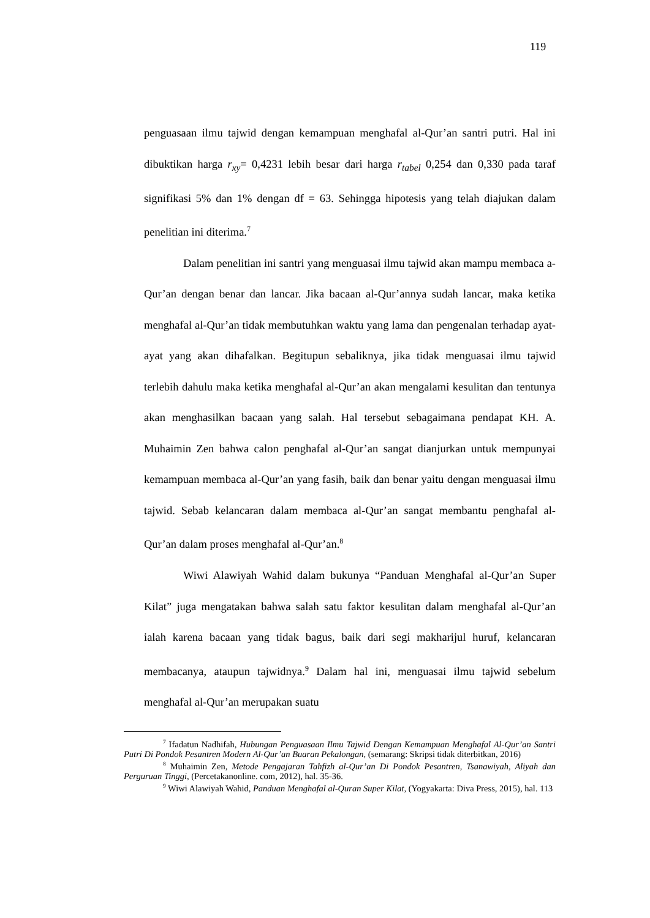119
penguasaan ilmu tajwid dengan kemampuan menghafal al-Qur’an santri putri. Hal ini dibuktikan harga r<sub>xy</sub>= 0,4231 lebih besar dari harga r<sub>tabel</sub> 0,254 dan 0,330 pada taraf signifikasi 5% dan 1% dengan df = 63. Sehingga hipotesis yang telah diajukan dalam penelitian ini diterima.<sup>7</sup>
Dalam penelitian ini santri yang menguasai ilmu tajwid akan mampu membaca a-Qur’an dengan benar dan lancar. Jika bacaan al-Qur’annya sudah lancar, maka ketika menghafal al-Qur’an tidak membutuhkan waktu yang lama dan pengenalan terhadap ayat-ayat yang akan dihafalkan. Begitupun sebaliknya, jika tidak menguasai ilmu tajwid terlebih dahulu maka ketika menghafal al-Qur’an akan mengalami kesulitan dan tentunya akan menghasilkan bacaan yang salah. Hal tersebut sebagaimana pendapat KH. A. Muhaimin Zen bahwa calon penghafal al-Qur’an sangat dianjurkan untuk mempunyai kemampuan membaca al-Qur’an yang fasih, baik dan benar yaitu dengan menguasai ilmu tajwid. Sebab kelancaran dalam membaca al-Qur’an sangat membantu penghafal al-Qur’an dalam proses menghafal al-Qur’an.<sup>8</sup>
Wiwi Alawiyah Wahid dalam bukunya “Panduan Menghafal al-Qur’an Super Kilat” juga mengatakan bahwa salah satu faktor kesulitan dalam menghafal al-Qur’an ialah karena bacaan yang tidak bagus, baik dari segi makharijul huruf, kelancaran membacanya, ataupun tajwidnya.<sup>9</sup> Dalam hal ini, menguasai ilmu tajwid sebelum menghafal al-Qur’an merupakan suatu
<sup>7</sup> Ifadatun Nadhifah, Hubungan Penguasaan Ilmu Tajwid Dengan Kemampuan Menghafal Al-Qur’an Santri Putri Di Pondok Pesantren Modern Al-Qur’an Buaran Pekalongan, (semarang: Skripsi tidak diterbitkan, 2016)
<sup>8</sup> Muhaimin Zen, Metode Pengajaran Tahfizh al-Qur’an Di Pondok Pesantren, Tsanawiyah, Aliyah dan Perguruan Tinggi, (Percetakanonline. com, 2012), hal. 35-36.
<sup>9</sup> Wiwi Alawiyah Wahid, Panduan Menghafal al-Quran Super Kilat, (Yogyakarta: Diva Press, 2015), hal. 113